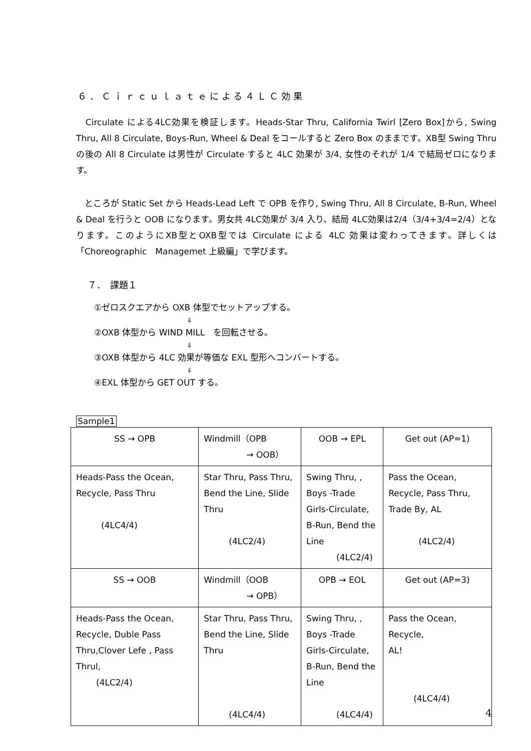６．Ｃｉｒｃｕｌａｔｅによる４ＬＣ効果
　Circulate による4LC効果を検証します。Heads-Star Thru, California Twirl [Zero Box]から, Swing Thru, All 8 Circulate, Boys-Run, Wheel & Deal をコールすると Zero Box のままです。XB型 Swing Thru の後の All 8 Circulate は男性が Circulate すると 4LC 効果が 3/4, 女性のそれが 1/4 で結局ゼロになります。
　ところが Static Set から Heads-Lead Left で OPB を作り, Swing Thru, All 8 Circulate, B-Run, Wheel & Deal を行うと OOB になります。男女共 4LC効果が 3/4 入り、結局 4LC効果は2/4（3/4+3/4=2/4）となります。このようにXB型とOXB型では Circulate による 4LC 効果は変わってきます。詳しくは「Choreographic　Managemet 上級編」で学びます。
７．　課題１
①ゼロスクエアから OXB 体型でセットアップする。
⇓
②OXB 体型から WIND MILL　を回転させる。
⇓
③OXB 体型から 4LC 効果が等価な EXL 型形へコンバートする。
⇓
④EXL 体型から GET OUT する。
Sample1
| SS → OPB | Windmill（OPB → OOB） | OOB → EPL | Get out (AP=1) |
| Heads-Pass the Ocean, Recycle, Pass Thru (4LC4/4) | Star Thru, Pass Thru, Bend the Line, Slide Thru (4LC2/4) | Swing Thru, , Boys -Trade Girls-Circulate, B-Run, Bend the Line (4LC2/4) | Pass the Ocean, Recycle, Pass Thru, Trade By, AL (4LC2/4) |
| SS → OOB | Windmill（OOB → OPB） | OPB → EOL | Get out (AP=3) |
| Heads-Pass the Ocean, Recycle, Duble Pass Thru,Clover Lefe , Pass Thrul, (4LC2/4) | Star Thru, Pass Thru, Bend the Line, Slide Thru (4LC4/4) | Swing Thru, , Boys -Trade Girls-Circulate, B-Run, Bend the Line (4LC4/4) | Pass the Ocean, Recycle, AL! (4LC4/4) |
4